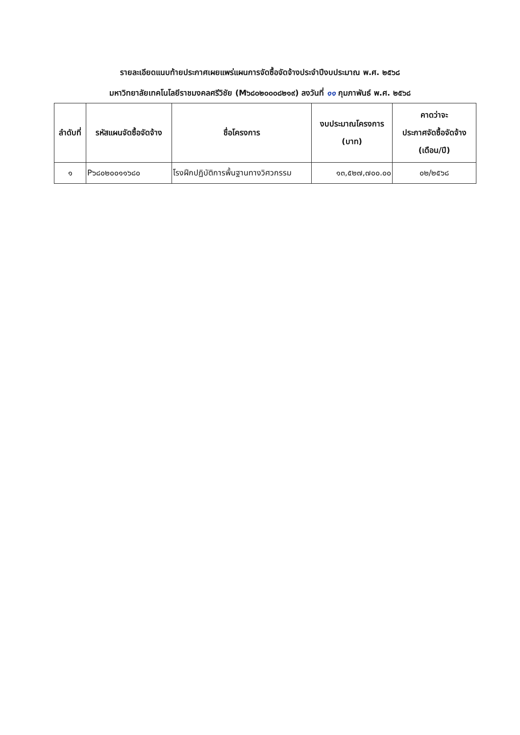รายละเอียดแนบท้ายประกาศเผยแพร่แผนการจัดซื้อจัดจ้างประจำปีงบประมาณ พ.ศ. ๒๕๖๘
มหาวิทยาลัยเทคโนโลยีราชมงคลศรีวิชัย (M๖๘๐๒๐๐๐๘๒๑๙) ลงวันที่ ๑๑ กุมภาพันธ์ พ.ศ. ๒๕๖๘
| ลำดับที่ | รหัสแผนจัดซื้อจัดจ้าง | ชื่อโครงการ | งบประมาณโครงการ (บาท) | คาดว่าจะ ประกาศจัดซื้อจัดจ้าง (เดือน/ปี) |
| --- | --- | --- | --- | --- |
| ๑ | P๖๘๐๒๐๐๑๑๖๘๐ | โรงฝึกปฏิบัติการพื้นฐานทางวิศวกรรม | ๑๓,๕๒๗,๗๐๐.๐๐ | ๐๒/๒๕๖๘ |